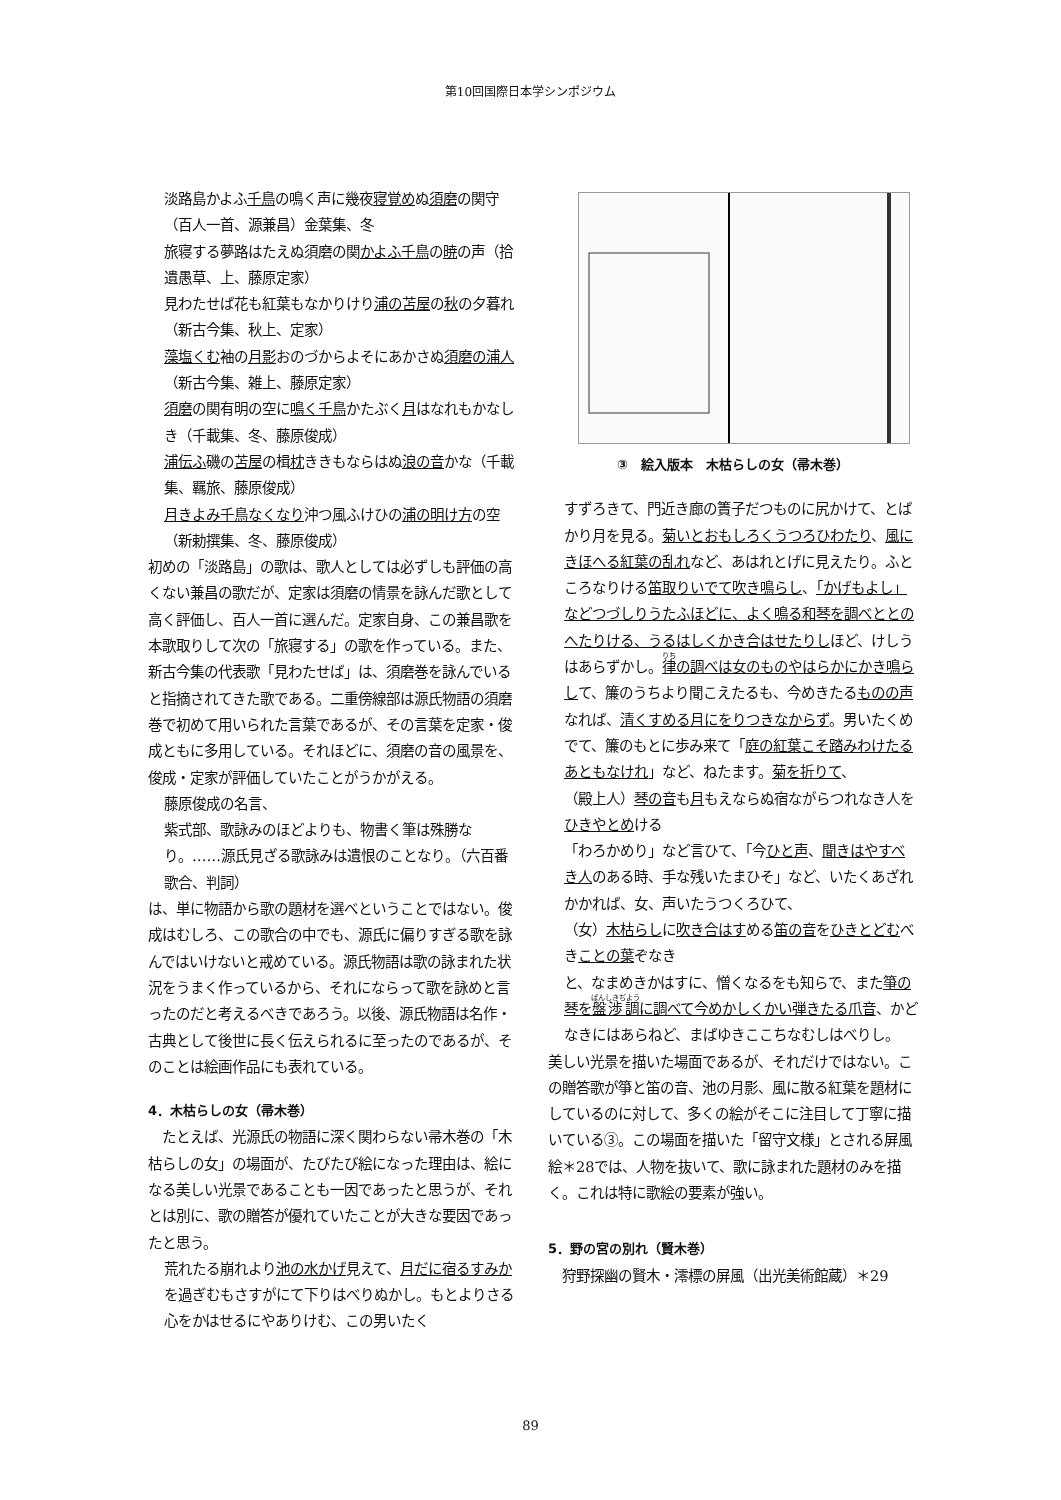第10回国際日本学シンポジウム
淡路島かよふ千鳥の鳴く声に幾夜寝覚めぬ須磨の関守（百人一首、源兼昌）金葉集、冬
旅寝する夢路はたえぬ須磨の関かよふ千鳥の暁の声（拾遺愚草、上、藤原定家）
見わたせば花も紅葉もなかりけり浦の苫屋の秋の夕暮れ（新古今集、秋上、定家）
藻塩くむ袖の月影おのづからよそにあかさぬ須磨の浦人（新古今集、雑上、藤原定家）
須磨の関有明の空に鳴く千鳥かたぶく月はなれもかなしき（千載集、冬、藤原俊成）
浦伝ふ磯の苫屋の楫枕ききもならはぬ浪の音かな（千載集、羈旅、藤原俊成）
月きよみ千鳥なくなり沖つ風ふけひの浦の明け方の空（新勅撰集、冬、藤原俊成）
初めの「淡路島」の歌は、歌人としては必ずしも評価の高くない兼昌の歌だが、定家は須磨の情景を詠んだ歌として高く評価し、百人一首に選んだ。定家自身、この兼昌歌を本歌取りして次の「旅寝する」の歌を作っている。また、新古今集の代表歌「見わたせば」は、須磨巻を詠んでいると指摘されてきた歌である。二重傍線部は源氏物語の須磨巻で初めて用いられた言葉であるが、その言葉を定家・俊成ともに多用している。それほどに、須磨の音の風景を、俊成・定家が評価していたことがうかがえる。
藤原俊成の名言、
紫式部、歌詠みのほどよりも、物書く筆は殊勝なり。……源氏見ざる歌詠みは遺恨のことなり。（六百番歌合、判詞）
は、単に物語から歌の題材を選べということではない。俊成はむしろ、この歌合の中でも、源氏に偏りすぎる歌を詠んではいけないと戒めている。源氏物語は歌の詠まれた状況をうまく作っているから、それにならって歌を詠めと言ったのだと考えるべきであろう。以後、源氏物語は名作・古典として後世に長く伝えられるに至ったのであるが、そのことは絵画作品にも表れている。
4．木枯らしの女（帚木巻）
　たとえば、光源氏の物語に深く関わらない帚木巻の「木枯らしの女」の場面が、たびたび絵になった理由は、絵になる美しい光景であることも一因であったと思うが、それとは別に、歌の贈答が優れていたことが大きな要因であったと思う。
荒れたる崩れより池の水かげ見えて、月だに宿るすみかを過ぎむもさすがにて下りはべりぬかし。もとよりさる心をかはせるにやありけむ、この男いたく
③　絵入版本　木枯らしの女（帚木巻）
すずろきて、門近き廊の簀子だつものに尻かけて、とばかり月を見る。菊いとおもしろくうつろひわたり、風にきほへる紅葉の乱れなど、あはれとげに見えたり。ふところなりける笛取りいでて吹き鳴らし、「かげもよし」などつづしりうたふほどに、よく鳴る和琴を調べととのへたりける、うるはしくかき合はせたりしほど、けしうはあらずかし。律の調べは女のものやはらかにかき鳴らして、簾のうちより聞こえたるも、今めきたるものの声なれば、清くすめる月にをりつきなからず。男いたくめでて、簾のもとに歩み来て「庭の紅葉こそ踏みわけたるあともなけれ」など、ねたます。菊を折りて、
（殿上人）琴の音も月もえならぬ宿ながらつれなき人をひきやとめける
「わろかめり」など言ひて、「今ひと声、聞きはやすべき人のある時、手な残いたまひそ」など、いたくあざれかかれば、女、声いたうつくろひて、
（女）木枯らしに吹き合はすめる笛の音をひきとどむべきことの葉ぞなき
と、なまめきかはすに、憎くなるをも知らで、また箏の琴を盤渉調に調べて今めかしくかい弾きたる爪音、かどなきにはあらねど、まばゆきここちなむしはべりし。
美しい光景を描いた場面であるが、それだけではない。この贈答歌が箏と笛の音、池の月影、風に散る紅葉を題材にしているのに対して、多くの絵がそこに注目して丁寧に描いている③。この場面を描いた「留守文様」とされる屏風絵＊28では、人物を抜いて、歌に詠まれた題材のみを描く。これは特に歌絵の要素が強い。
5．野の宮の別れ（賢木巻）
　狩野探幽の賢木・澪標の屏風（出光美術館蔵）＊29
89